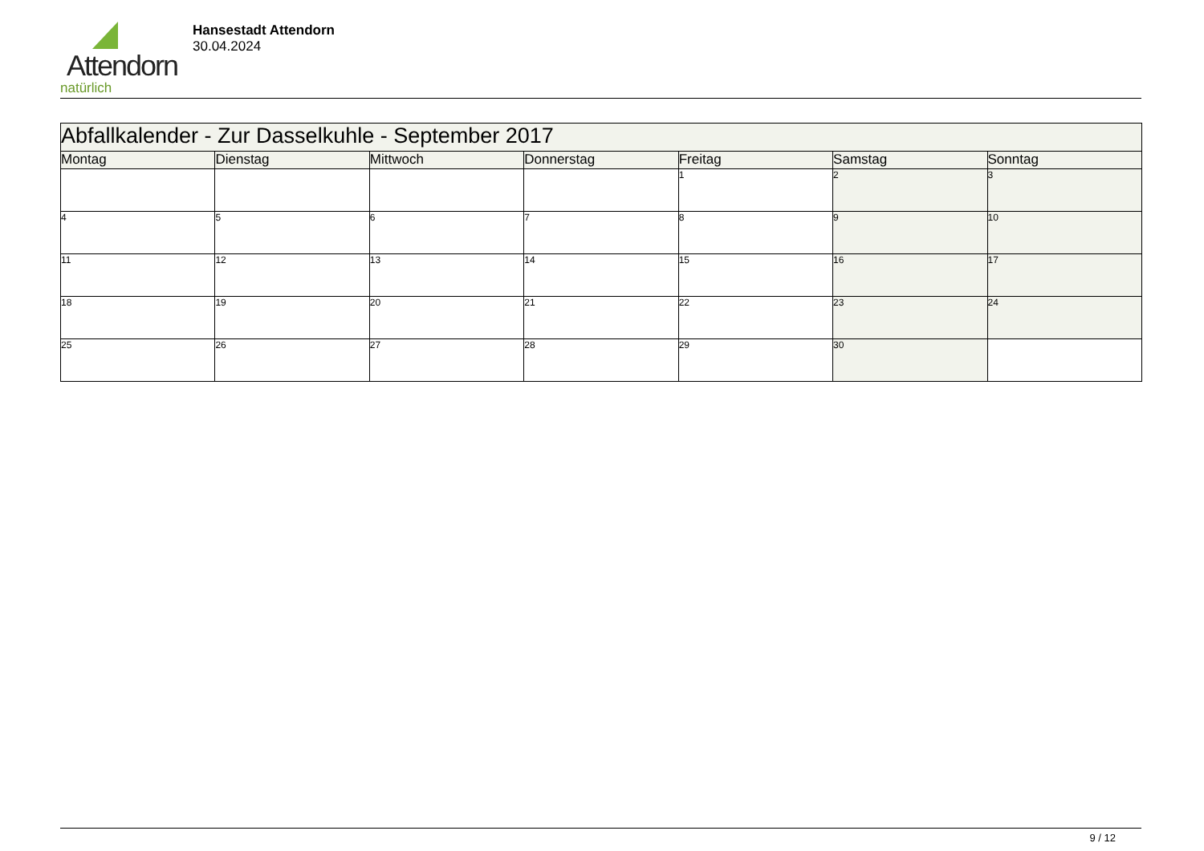Attendorn
natürlich
Hansestadt Attendorn
30.04.2024
| Abfallkalender - Zur Dasselkuhle - September 2017 | | | | | | |
| Montag | Dienstag | Mittwoch | Donnerstag | Freitag | Samstag | Sonntag |
| | | | | 1 | 2 | 3 |
| 4 | 5 | 6 | 7 | 8 | 9 | 10 |
| 11 | 12 | 13 | 14 | 15 | 16 | 17 |
| 18 | 19 | 20 | 21 | 22 | 23 | 24 |
| 25 | 26 | 27 | 28 | 29 | 30 | |
9 / 12